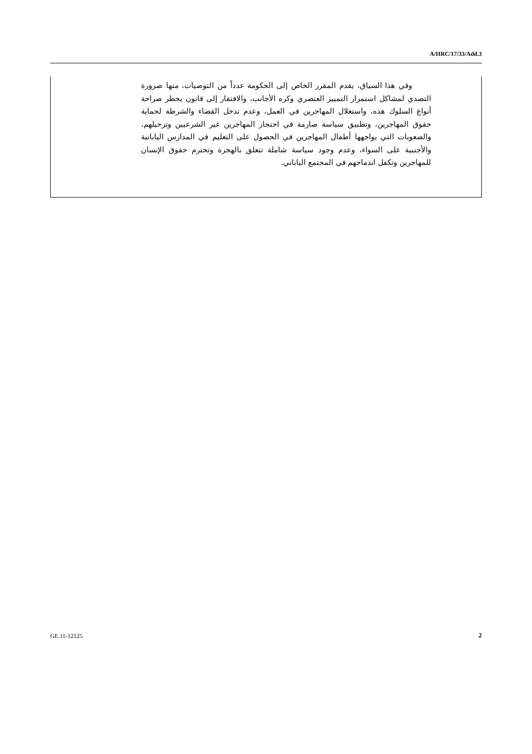A/HRC/17/33/Add.3
وفي هذا السياق، يقدم المقرر الخاص إلى الحكومة عدداً من التوصيات، منها ضرورة التصدي لمشاكل استمرار التمييز العنصري وكره الأجانب، والافتقار إلى قانون يحظر صراحة أنواع السلوك هذه، واستغلال المهاجرين في العمل، وعدم تدخل القضاء والشرطة لحماية حقوق المهاجرين، وتطبيق سياسة صارمة في احتجاز المهاجرين غير الشرعيين وترحيلهم، والصعوبات التي يواجهها أطفال المهاجرين في الحصول على التعليم في المدارس اليابانية والأجنبية على السواء، وعدم وجود سياسة شاملة تتعلق بالهجرة وتحترم حقوق الإنسان للمهاجرين وتكفل اندماجهم في المجتمع الياباني.
GE.11-12125 2